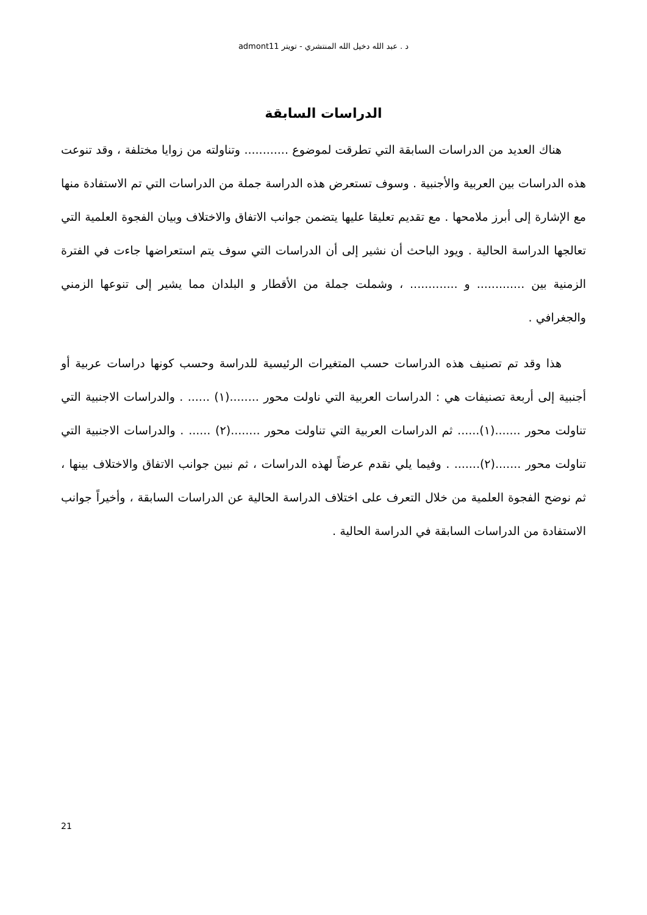د . عبد الله دخيل الله المنتشري - تويتر admont11
الدراسات السابقة
هناك العديد من الدراسات السابقة التي تطرقت لموضوع ............ وتناولته من زوايا مختلفة ، وقد تنوعت هذه الدراسات بين العربية والأجنبية . وسوف تستعرض هذه الدراسة جملة من الدراسات التي تم الاستفادة منها مع الإشارة إلى أبرز ملامحها . مع تقديم تعليقا عليها يتضمن جوانب الاتفاق والاختلاف وبيان الفجوة العلمية التي تعالجها الدراسة الحالية . ويود الباحث أن نشير إلى أن الدراسات التي سوف يتم استعراضها جاءت في الفترة الزمنية بين ............. و ............. ، وشملت جملة من الأقطار و البلدان مما يشير إلى تنوعها الزمني والجغرافي .
هذا وقد تم تصنيف هذه الدراسات حسب المتغيرات الرئيسية للدراسة وحسب كونها دراسات عربية أو أجنبية إلى أربعة تصنيفات هي : الدراسات العربية التي ناولت محور ........(١) ...... . والدراسات الاجنبية التي تناولت محور .......(١)...... ثم الدراسات العربية التي تناولت محور ........(٢) ...... . والدراسات الاجنبية التي تناولت محور .......(٢)....... . وفيما يلي نقدم عرضاً لهذه الدراسات ، ثم نبين جوانب الاتفاق والاختلاف بينها ، ثم نوضح الفجوة العلمية من خلال التعرف على اختلاف الدراسة الحالية عن الدراسات السابقة ، وأخيراً جوانب الاستفادة من الدراسات السابقة في الدراسة الحالية .
21